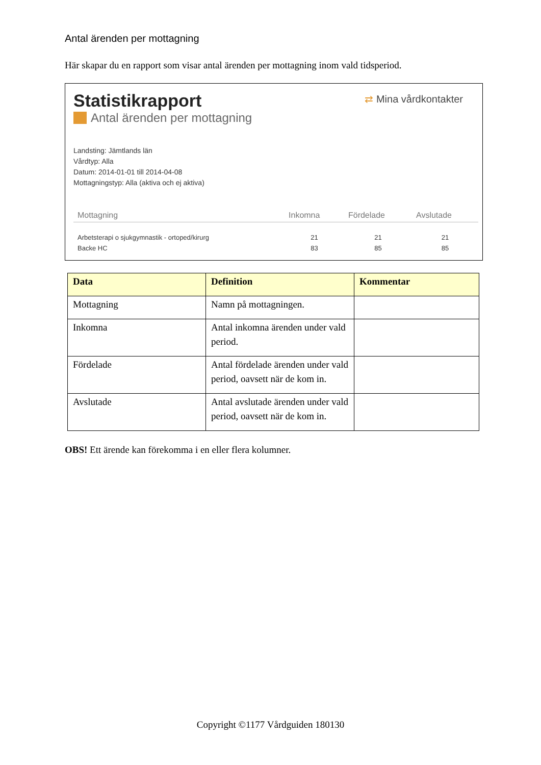Antal ärenden per mottagning
Här skapar du en rapport som visar antal ärenden per mottagning inom vald tidsperiod.
Statistikrapport
Antal ärenden per mottagning
⇄ Mina vårdkontakter
Landsting: Jämtlands län
Vårdtyp: Alla
Datum: 2014-01-01 till 2014-04-08
Mottagningstyp: Alla (aktiva och ej aktiva)
| Mottagning | Inkomna | Fördelade | Avslutade |
| --- | --- | --- | --- |
| Arbetsterapi o sjukgymnastik - ortoped/kirurg | 21 | 21 | 21 |
| Backe HC | 83 | 85 | 85 |
| Data | Definition | Kommentar |
| --- | --- | --- |
| Mottagning | Namn på mottagningen. | |
| Inkomna | Antal inkomna ärenden under vald period. | |
| Fördelade | Antal fördelade ärenden under vald period, oavsett när de kom in. | |
| Avslutade | Antal avslutade ärenden under vald period, oavsett när de kom in. | |
OBS! Ett ärende kan förekomma i en eller flera kolumner.
Copyright ©1177 Vårdguiden 180130